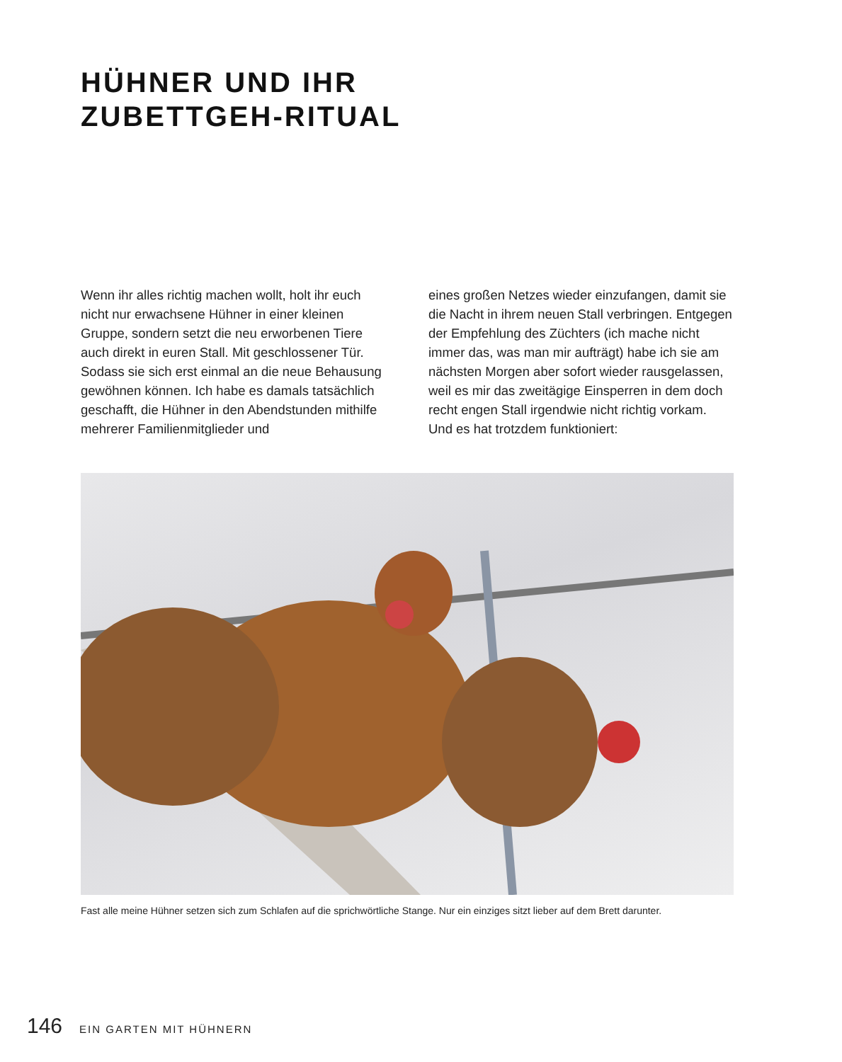HÜHNER UND IHR
ZUBETTGEH-RITUAL
Wenn ihr alles richtig machen wollt, holt ihr euch nicht nur erwachsene Hühner in einer kleinen Gruppe, sondern setzt die neu erworbenen Tiere auch direkt in euren Stall. Mit geschlossener Tür. Sodass sie sich erst einmal an die neue Behausung gewöhnen können. Ich habe es damals tatsächlich geschafft, die Hühner in den Abendstunden mithilfe mehrerer Familienmitglieder und
eines großen Netzes wieder einzufangen, damit sie die Nacht in ihrem neuen Stall verbringen. Entgegen der Empfehlung des Züchters (ich mache nicht immer das, was man mir aufträgt) habe ich sie am nächsten Morgen aber sofort wieder rausgelassen, weil es mir das zweitägige Einsperren in dem doch recht engen Stall irgendwie nicht richtig vorkam. Und es hat trotzdem funktioniert:
Fast alle meine Hühner setzen sich zum Schlafen auf die sprichwörtliche Stange. Nur ein einziges sitzt lieber auf dem Brett darunter.
146 EIN GARTEN MIT HÜHNERN